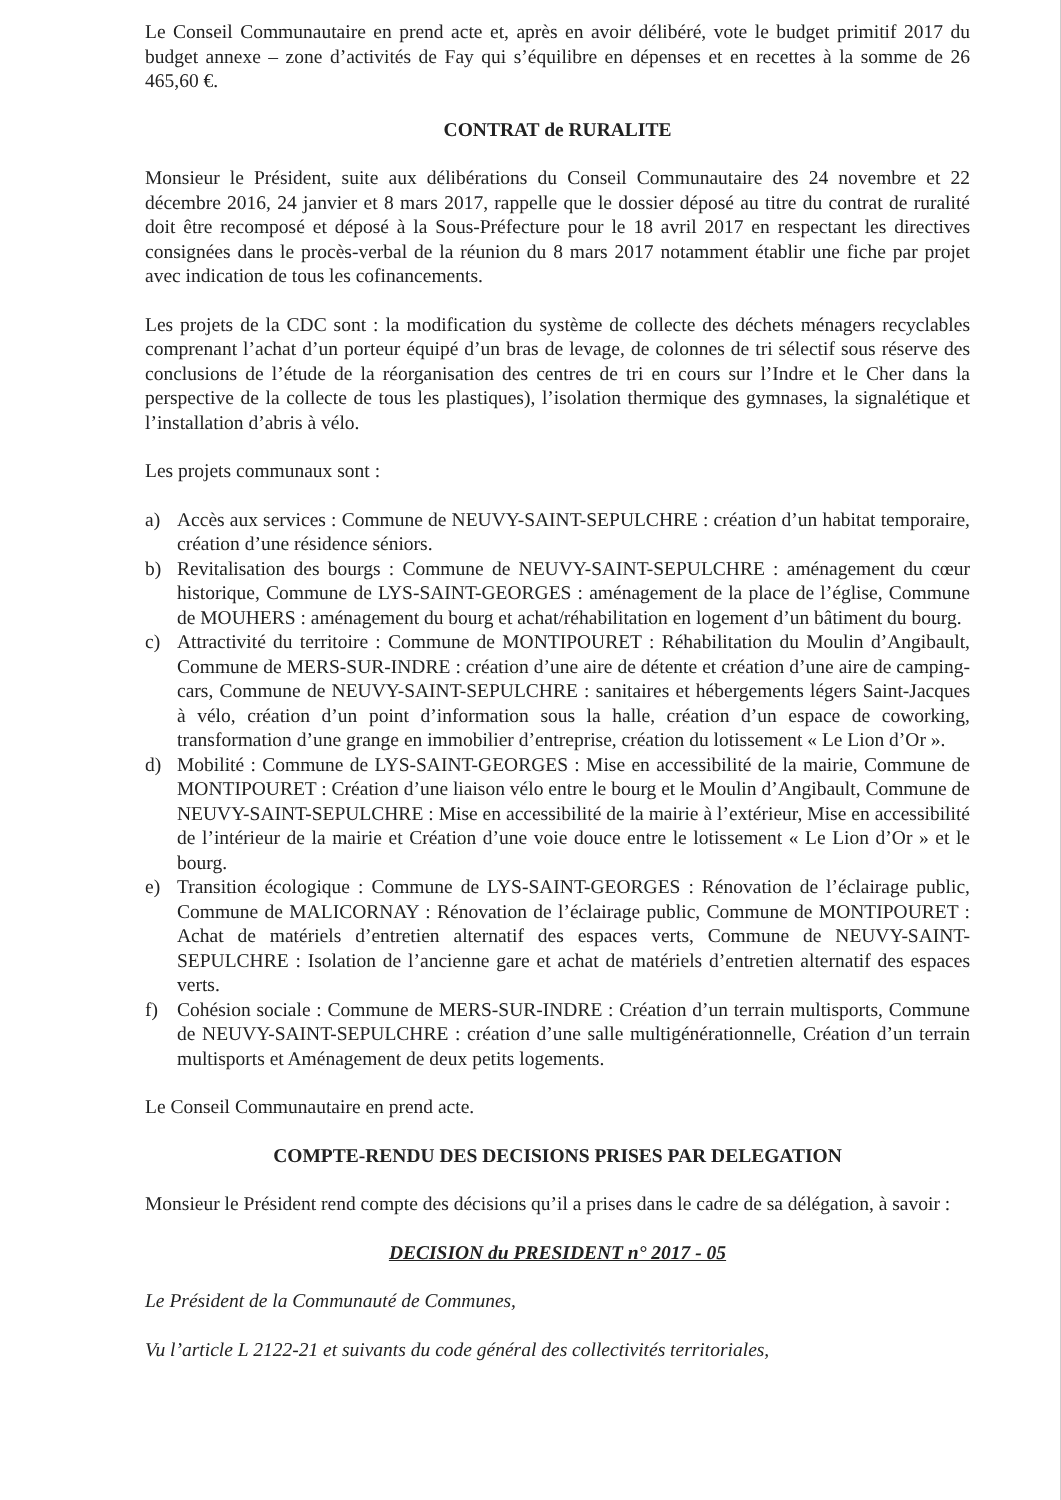Le Conseil Communautaire en prend acte et, après en avoir délibéré, vote le budget primitif 2017 du budget annexe – zone d’activités de Fay qui s’équilibre en dépenses et en recettes à la somme de 26 465,60 €.
CONTRAT de RURALITE
Monsieur le Président, suite aux délibérations du Conseil Communautaire des 24 novembre et 22 décembre 2016, 24 janvier et 8 mars 2017, rappelle que le dossier déposé au titre du contrat de ruralité doit être recomposé et déposé à la Sous-Préfecture pour le 18 avril 2017 en respectant les directives consignées dans le procès-verbal de la réunion du 8 mars 2017 notamment établir une fiche par projet avec indication de tous les cofinancements.
Les projets de la CDC sont : la modification du système de collecte des déchets ménagers recyclables comprenant l’achat d’un porteur équipé d’un bras de levage, de colonnes de tri sélectif sous réserve des conclusions de l’étude de la réorganisation des centres de tri en cours sur l’Indre et le Cher dans la perspective de la collecte de tous les plastiques), l’isolation thermique des gymnases, la signalétique et l’installation d’abris à vélo.
Les projets communaux sont :
a) Accès aux services : Commune de NEUVY-SAINT-SEPULCHRE : création d’un habitat temporaire, création d’une résidence séniors.
b) Revitalisation des bourgs : Commune de NEUVY-SAINT-SEPULCHRE : aménagement du cœur historique, Commune de LYS-SAINT-GEORGES : aménagement de la place de l’église, Commune de MOUHERS : aménagement du bourg et achat/réhabilitation en logement d’un bâtiment du bourg.
c) Attractivité du territoire : Commune de MONTIPOURET : Réhabilitation du Moulin d’Angibault, Commune de MERS-SUR-INDRE : création d’une aire de détente et création d’une aire de camping-cars, Commune de NEUVY-SAINT-SEPULCHRE : sanitaires et hébergements légers Saint-Jacques à vélo, création d’un point d’information sous la halle, création d’un espace de coworking, transformation d’une grange en immobilier d’entreprise, création du lotissement « Le Lion d’Or ».
d) Mobilité : Commune de LYS-SAINT-GEORGES : Mise en accessibilité de la mairie, Commune de MONTIPOURET : Création d’une liaison vélo entre le bourg et le Moulin d’Angibault, Commune de NEUVY-SAINT-SEPULCHRE : Mise en accessibilité de la mairie à l’extérieur, Mise en accessibilité de l’intérieur de la mairie et Création d’une voie douce entre le lotissement « Le Lion d’Or » et le bourg.
e) Transition écologique : Commune de LYS-SAINT-GEORGES : Rénovation de l’éclairage public, Commune de MALICORNAY : Rénovation de l’éclairage public, Commune de MONTIPOURET : Achat de matériels d’entretien alternatif des espaces verts, Commune de NEUVY-SAINT-SEPULCHRE : Isolation de l’ancienne gare et achat de matériels d’entretien alternatif des espaces verts.
f) Cohésion sociale : Commune de MERS-SUR-INDRE : Création d’un terrain multisports, Commune de NEUVY-SAINT-SEPULCHRE : création d’une salle multigénérationnelle, Création d’un terrain multisports et Aménagement de deux petits logements.
Le Conseil Communautaire en prend acte.
COMPTE-RENDU DES DECISIONS PRISES PAR DELEGATION
Monsieur le Président rend compte des décisions qu’il a prises dans le cadre de sa délégation, à savoir :
DECISION du PRESIDENT n° 2017 - 05
Le Président de la Communauté de Communes,
Vu l’article L 2122-21 et suivants du code général des collectivités territoriales,